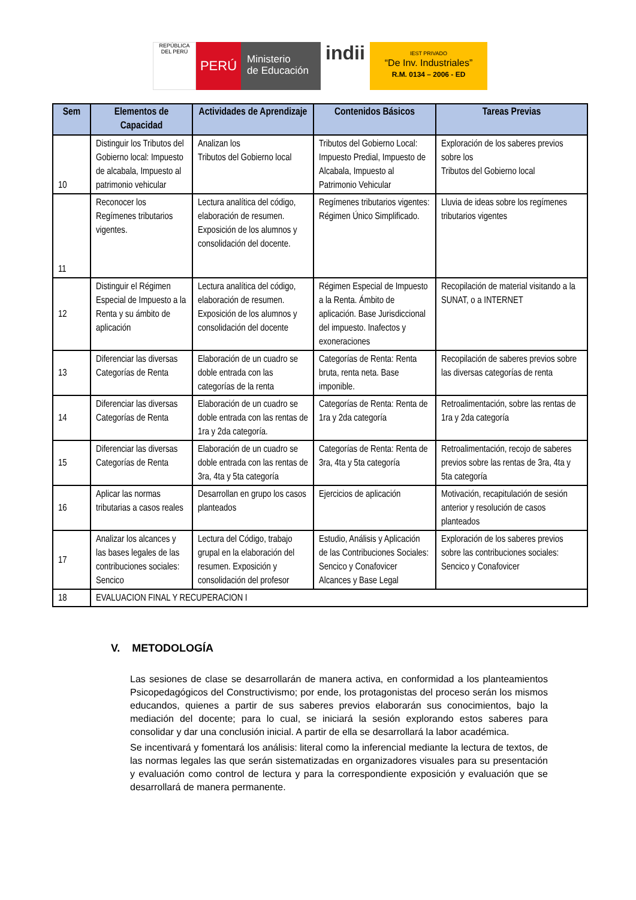REPÚBLICA DEL PERÚ
PERÚ
Ministerio
de Educación
indii
IEST PRIVADO
“De Inv. Industriales”
R.M. 0134 – 2006 - ED
| Sem | Elementos de Capacidad | Actividades de Aprendizaje | Contenidos Básicos | Tareas Previas |
| --- | --- | --- | --- | --- |
| 10 | Distinguir los Tributos del Gobierno local: Impuesto de alcabala, Impuesto al patrimonio vehicular | Analizan los Tributos del Gobierno local | Tributos del Gobierno Local: Impuesto Predial, Impuesto de Alcabala, Impuesto al Patrimonio Vehicular | Exploración de los saberes previos sobre los Tributos del Gobierno local |
| 11 | Reconocer los Regímenes tributarios vigentes. | Lectura analítica del código, elaboración de resumen. Exposición de los alumnos y consolidación del docente. | Regímenes tributarios vigentes: Régimen Único Simplificado. | Lluvia de ideas sobre los regímenes tributarios vigentes |
| 12 | Distinguir el Régimen Especial de Impuesto a la Renta y su ámbito de aplicación | Lectura analítica del código, elaboración de resumen. Exposición de los alumnos y consolidación del docente | Régimen Especial de Impuesto a la Renta. Ámbito de aplicación. Base Jurisdiccional del impuesto. Inafectos y exoneraciones | Recopilación de material visitando a la SUNAT, o a INTERNET |
| 13 | Diferenciar las diversas Categorías de Renta | Elaboración de un cuadro se doble entrada con las categorías de la renta | Categorías de Renta: Renta bruta, renta neta. Base imponible. | Recopilación de saberes previos sobre las diversas categorías de renta |
| 14 | Diferenciar las diversas Categorías de Renta | Elaboración de un cuadro se doble entrada con las rentas de 1ra y 2da categoría. | Categorías de Renta: Renta de 1ra y 2da categoría | Retroalimentación, sobre las rentas de 1ra y 2da categoría |
| 15 | Diferenciar las diversas Categorías de Renta | Elaboración de un cuadro se doble entrada con las rentas de 3ra, 4ta y 5ta categoría | Categorías de Renta: Renta de 3ra, 4ta y 5ta categoría | Retroalimentación, recojo de saberes previos sobre las rentas de 3ra, 4ta y 5ta categoría |
| 16 | Aplicar las normas tributarias a casos reales | Desarrollan en grupo los casos planteados | Ejercicios de aplicación | Motivación, recapitulación de sesión anterior y resolución de casos planteados |
| 17 | Analizar los alcances y las bases legales de las contribuciones sociales: Sencico | Lectura del Código, trabajo grupal en la elaboración del resumen. Exposición y consolidación del profesor | Estudio, Análisis y Aplicación de las Contribuciones Sociales: Sencico y Conafovicer Alcances y Base Legal | Exploración de los saberes previos sobre las contribuciones sociales: Sencico y Conafovicer |
| 18 | EVALUACION FINAL Y RECUPERACION I | | | |
V. METODOLOGÍA
Las sesiones de clase se desarrollarán de manera activa, en conformidad a los planteamientos Psicopedagógicos del Constructivismo; por ende, los protagonistas del proceso serán los mismos educandos, quienes a partir de sus saberes previos elaborarán sus conocimientos, bajo la mediación del docente; para lo cual, se iniciará la sesión explorando estos saberes para consolidar y dar una conclusión inicial. A partir de ella se desarrollará la labor académica.
Se incentivará y fomentará los análisis: literal como la inferencial mediante la lectura de textos, de las normas legales las que serán sistematizadas en organizadores visuales para su presentación y evaluación como control de lectura y para la correspondiente exposición y evaluación que se desarrollará de manera permanente.